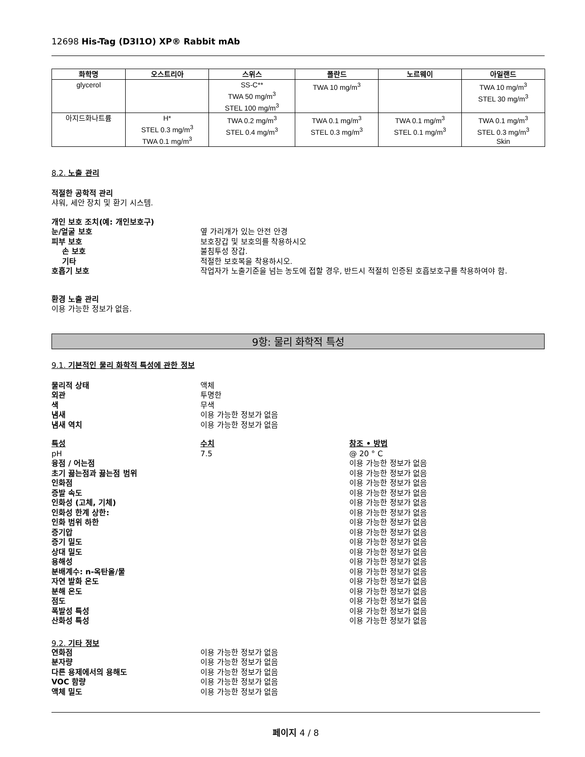12698 His-Tag (D3I1O) XP® Rabbit mAb
| 화학명 | 오스트리아 | 스위스 | 폴란드 | 노르웨이 | 아일랜드 |
| --- | --- | --- | --- | --- | --- |
| glycerol | | SS-C** TWA 50 mg/m<sup>3</sup> STEL 100 mg/m<sup>3</sup> | TWA 10 mg/m<sup>3</sup> | | TWA 10 mg/m<sup>3</sup> STEL 30 mg/m<sup>3</sup> |
| 아지드화나트륨 | H* STEL 0.3 mg/m<sup>3</sup> TWA 0.1 mg/m<sup>3</sup> | TWA 0.2 mg/m<sup>3</sup> STEL 0.4 mg/m<sup>3</sup> | TWA 0.1 mg/m<sup>3</sup> STEL 0.3 mg/m<sup>3</sup> | TWA 0.1 mg/m<sup>3</sup> STEL 0.1 mg/m<sup>3</sup> | TWA 0.1 mg/m<sup>3</sup> STEL 0.3 mg/m<sup>3</sup> Skin |
8.2. 노출 관리
적절한 공학적 관리
샤워, 세안 장치 및 환기 시스템.
개인 보호 조치(예: 개인보호구)
눈/얼굴 보호 옆 가리개가 있는 안전 안경
피부 보호 보호장갑 및 보호의를 착용하시오
손 보호 불침투성 장갑.
기타 적절한 보호복을 착용하시오.
호흡기 보호 작업자가 노출기준을 넘는 농도에 접할 경우, 반드시 적절히 인증된 호흡보호구를 착용하여야 함.
환경 노출 관리
이용 가능한 정보가 없음.
9항: 물리 화학적 특성
9.1. 기본적인 물리 화학적 특성에 관한 정보
물리적 상태 액체
외관 투명한
색 무색
냄새 이용 가능한 정보가 없음
냄새 역치 이용 가능한 정보가 없음
특성 수치 참조 • 방법
pH 7.5 @ 20 ° C
융점 / 어는점 이용 가능한 정보가 없음
초기 끓는점과 끓는점 범위 이용 가능한 정보가 없음
인화점 이용 가능한 정보가 없음
증발 속도 이용 가능한 정보가 없음
인화성 (고체, 기체) 이용 가능한 정보가 없음
인화성 한계 상한: 이용 가능한 정보가 없음
인화 범위 하한 이용 가능한 정보가 없음
증기압 이용 가능한 정보가 없음
증기 밀도 이용 가능한 정보가 없음
상대 밀도 이용 가능한 정보가 없음
용해성 이용 가능한 정보가 없음
분배계수: n-옥탄올/물 이용 가능한 정보가 없음
자연 발화 온도 이용 가능한 정보가 없음
분해 온도 이용 가능한 정보가 없음
점도 이용 가능한 정보가 없음
폭발성 특성 이용 가능한 정보가 없음
산화성 특성 이용 가능한 정보가 없음
9.2. 기타 정보
연화점 이용 가능한 정보가 없음
분자량 이용 가능한 정보가 없음
다른 용제에서의 용해도 이용 가능한 정보가 없음
VOC 함량 이용 가능한 정보가 없음
액체 밀도 이용 가능한 정보가 없음
페이지 4 / 8